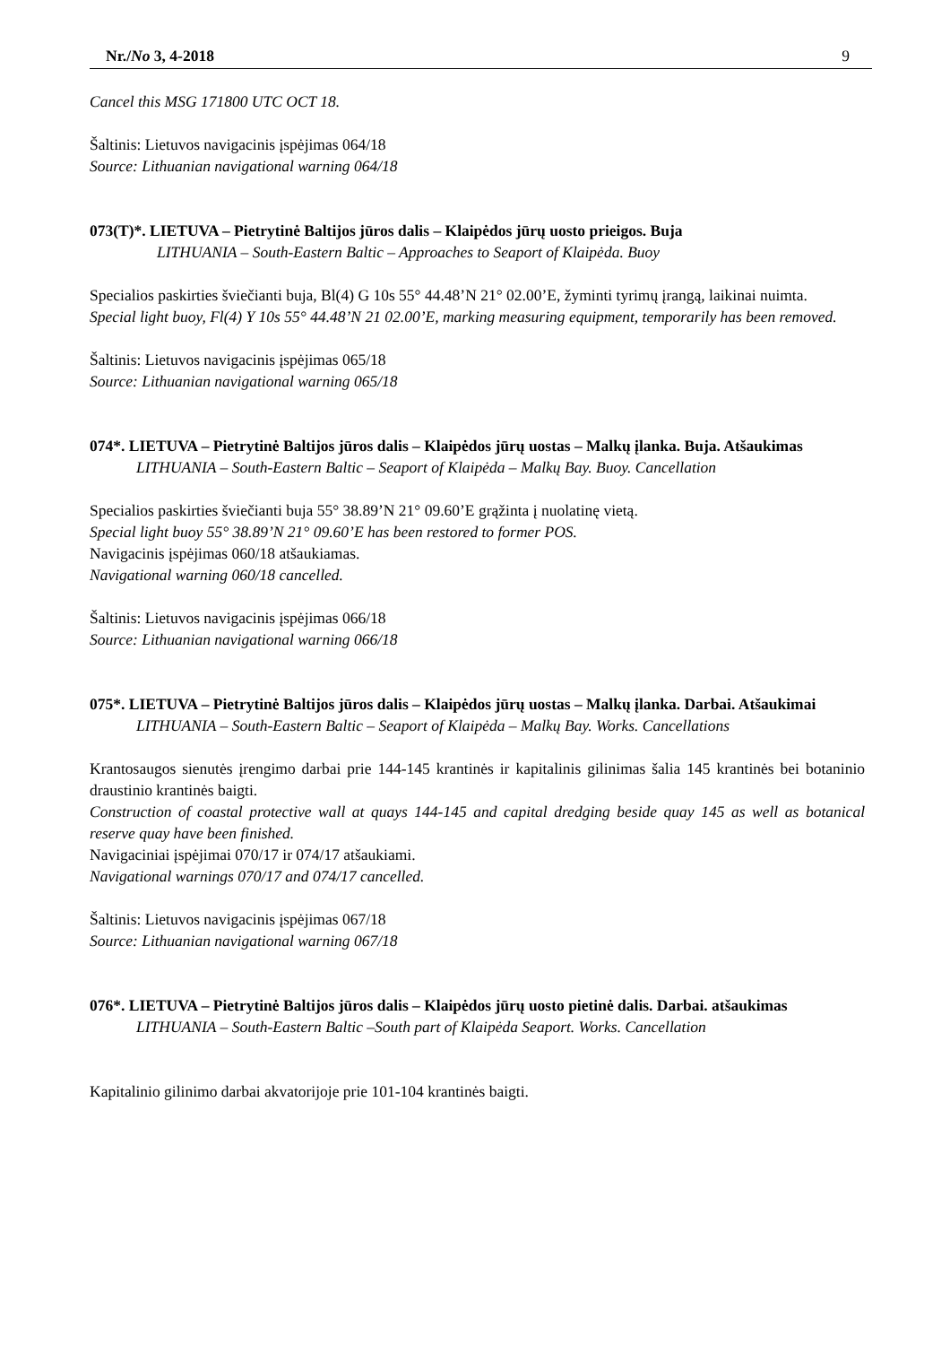Nr./No 3, 4-2018 9
Cancel this MSG 171800 UTC OCT 18.
Šaltinis: Lietuvos navigacinis įspėjimas 064/18
Source: Lithuanian navigational warning 064/18
073(T)*. LIETUVA – Pietrytinė Baltijos jūros dalis – Klaipėdos jūrų uosto prieigos. Buja
LITHUANIA – South-Eastern Baltic – Approaches to Seaport of Klaipėda. Buoy
Specialios paskirties šviečianti buja, Bl(4) G 10s 55° 44.48’N 21° 02.00’E, žyminti tyrimų įrangą, laikinai nuimta.
Special light buoy, Fl(4) Y 10s 55° 44.48’N 21 02.00’E, marking measuring equipment, temporarily has been removed.
Šaltinis: Lietuvos navigacinis įspėjimas 065/18
Source: Lithuanian navigational warning 065/18
074*. LIETUVA – Pietrytinė Baltijos jūros dalis – Klaipėdos jūrų uostas – Malkų įlanka. Buja. Atšaukimas
LITHUANIA – South-Eastern Baltic – Seaport of Klaipėda – Malkų Bay. Buoy. Cancellation
Specialios paskirties šviečianti buja 55° 38.89’N 21° 09.60’E grąžinta į nuolatinę vietą.
Special light buoy 55° 38.89’N 21° 09.60’E has been restored to former POS.
Navigacinis įspėjimas 060/18 atšaukiamas.
Navigational warning 060/18 cancelled.
Šaltinis: Lietuvos navigacinis įspėjimas 066/18
Source: Lithuanian navigational warning 066/18
075*. LIETUVA – Pietrytinė Baltijos jūros dalis – Klaipėdos jūrų uostas – Malkų įlanka. Darbai. Atšaukimai
LITHUANIA – South-Eastern Baltic – Seaport of Klaipėda – Malkų Bay. Works. Cancellations
Krantosaugos sienutės įrengimo darbai prie 144-145 krantinės ir kapitalinis gilinimas šalia 145 krantinės bei botaninio draustinio krantinės baigti.
Construction of coastal protective wall at quays 144-145 and capital dredging beside quay 145 as well as botanical reserve quay have been finished.
Navigaciniai įspėjimai 070/17 ir 074/17 atšaukiami.
Navigational warnings 070/17 and 074/17 cancelled.
Šaltinis: Lietuvos navigacinis įspėjimas 067/18
Source: Lithuanian navigational warning 067/18
076*. LIETUVA – Pietrytinė Baltijos jūros dalis – Klaipėdos jūrų uosto pietinė dalis. Darbai. atšaukimas
LITHUANIA – South-Eastern Baltic –South part of Klaipėda Seaport. Works. Cancellation
Kapitalinio gilinimo darbai akvatorijoje prie 101-104 krantinės baigti.